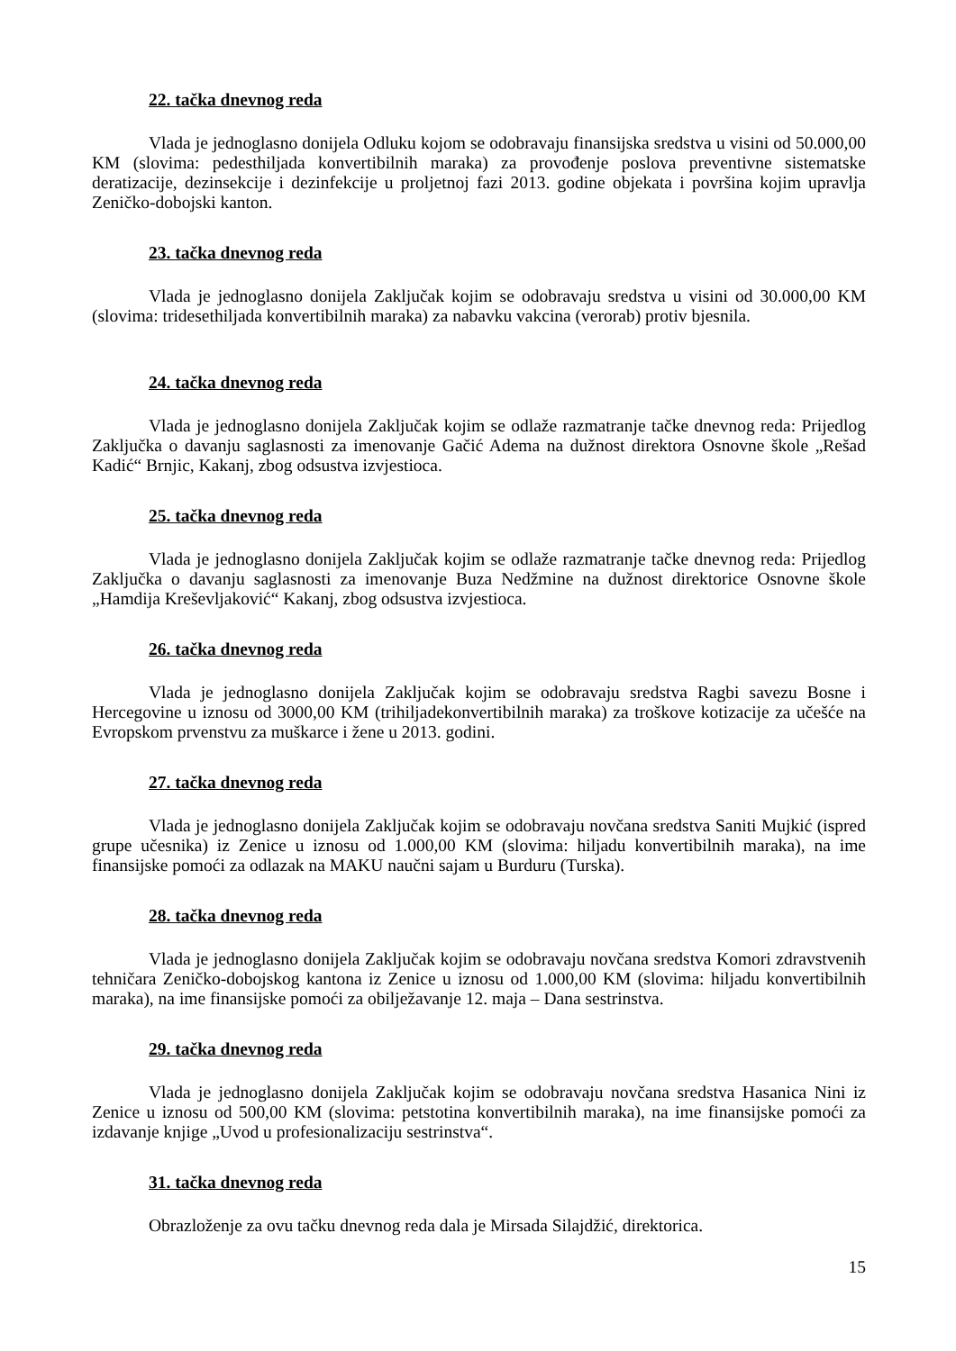22. tačka dnevnog reda
Vlada je jednoglasno donijela Odluku kojom se odobravaju finansijska sredstva u visini od 50.000,00 KM (slovima: pedesthiljada konvertibilnih maraka) za provođenje poslova preventivne sistematske deratizacije, dezinsekcije i dezinfekcije u proljetnoj fazi 2013. godine objekata i površina kojim upravlja Zeničko-dobojski kanton.
23. tačka dnevnog reda
Vlada je jednoglasno donijela Zaključak kojim se odobravaju sredstva u visini od 30.000,00 KM (slovima: tridesethiljada konvertibilnih maraka) za nabavku vakcina (verorab) protiv bjesnila.
24. tačka dnevnog reda
Vlada je jednoglasno donijela Zaključak kojim se odlaže razmatranje tačke dnevnog reda: Prijedlog Zaključka o davanju saglasnosti za imenovanje Gačić Adema na dužnost direktora Osnovne škole „Rešad Kadić“ Brnjic, Kakanj, zbog odsustva izvjestioca.
25. tačka dnevnog reda
Vlada je jednoglasno donijela Zaključak kojim se odlaže razmatranje tačke dnevnog reda: Prijedlog Zaključka o davanju saglasnosti za imenovanje Buza Nedžmine na dužnost direktorice Osnovne škole „Hamdija Kreševljaković“ Kakanj, zbog odsustva izvjestioca.
26. tačka dnevnog reda
Vlada je jednoglasno donijela Zaključak kojim se odobravaju sredstva Ragbi savezu Bosne i Hercegovine u iznosu od 3000,00 KM (trihiljadekonvertibilnih maraka) za troškove kotizacije za učešće na Evropskom prvenstvu za muškarce i žene u 2013. godini.
27. tačka dnevnog reda
Vlada je jednoglasno donijela Zaključak kojim se odobravaju novčana sredstva Saniti Mujkić (ispred grupe učesnika) iz Zenice u iznosu od 1.000,00 KM (slovima: hiljadu konvertibilnih maraka), na ime finansijske pomoći za odlazak na MAKU naučni sajam u Burduru (Turska).
28. tačka dnevnog reda
Vlada je jednoglasno donijela Zaključak kojim se odobravaju novčana sredstva Komori zdravstvenih tehničara Zeničko-dobojskog kantona iz Zenice u iznosu od 1.000,00 KM (slovima: hiljadu konvertibilnih maraka), na ime finansijske pomoći za obilježavanje 12. maja – Dana sestrinstva.
29. tačka dnevnog reda
Vlada je jednoglasno donijela Zaključak kojim se odobravaju novčana sredstva Hasanica Nini iz Zenice u iznosu od 500,00 KM (slovima: petstotina konvertibilnih maraka), na ime finansijske pomoći za izdavanje knjige „Uvod u profesionalizaciju sestrinstva“.
31. tačka dnevnog reda
Obrazloženje za ovu tačku dnevnog reda dala je Mirsada Silajdžić, direktorica.
15